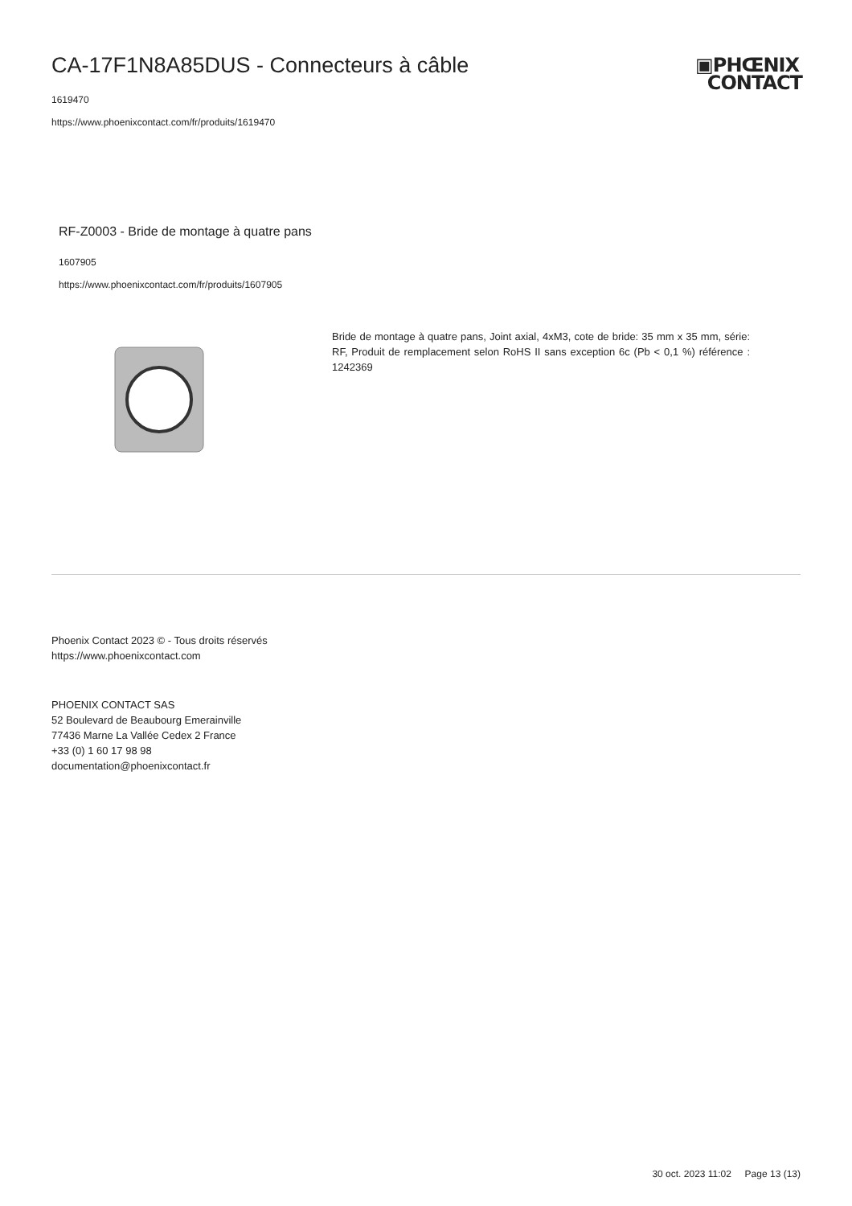▣PHŒNIX
CONTACT
CA-17F1N8A85DUS - Connecteurs à câble
1619470
https://www.phoenixcontact.com/fr/produits/1619470
RF-Z0003 - Bride de montage à quatre pans
1607905
https://www.phoenixcontact.com/fr/produits/1607905
Bride de montage à quatre pans, Joint axial, 4xM3, cote de bride: 35 mm x 35 mm, série: RF, Produit de remplacement selon RoHS II sans exception 6c (Pb < 0,1 %) référence : 1242369
Phoenix Contact 2023 © - Tous droits réservés
https://www.phoenixcontact.com
PHOENIX CONTACT SAS
52 Boulevard de Beaubourg Emerainville
77436 Marne La Vallée Cedex 2 France
+33 (0) 1 60 17 98 98
documentation@phoenixcontact.fr
30 oct. 2023 11:02 Page 13 (13)